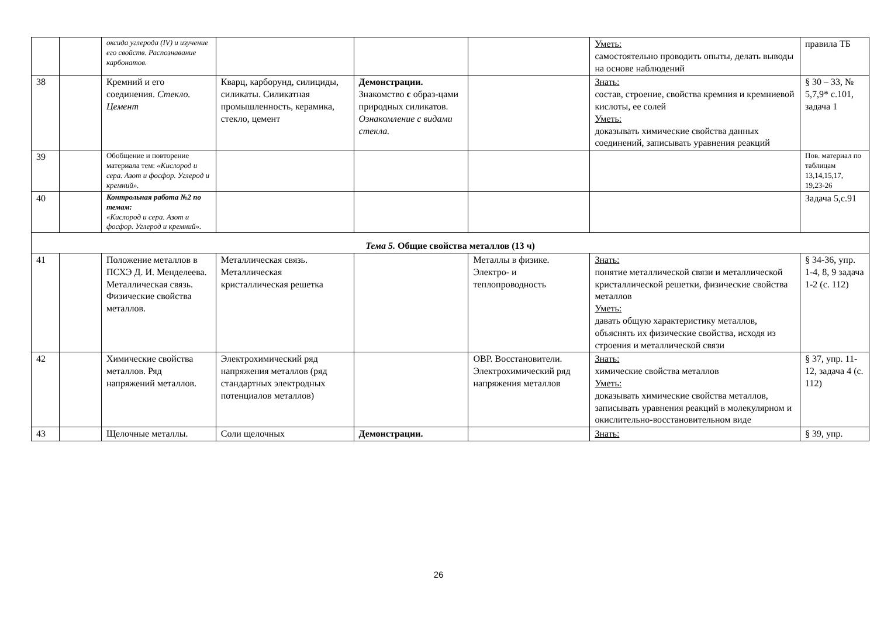| | | оксида углерода (IV) и изучение его свойств. Распознавание карбонатов. | | | | Уметь: самостоятельно проводить опыты, делать выводы на основе наблюдений | правила ТБ |
| 38 | | Кремний и его соединения. Стекло. Цемент | Кварц, карборунд, силициды, силикаты. Силикатная промышленность, керамика, стекло, цемент | Демонстрации. Знакомство с образ-цами природных силикатов. Ознакомление с видами стекла. | | Знать: состав, строение, свойства кремния и кремниевой кислоты, ее солей Уметь: доказывать химические свойства данных соединений, записывать уравнения реакций | § 30 – 33, № 5,7,9* с.101, задача 1 |
| 39 | | Обобщение и повторение материала тем: «Кислород и сера. Азот и фосфор. Углерод и кремний». | | | | | Пов. материал по таблицам 13,14,15,17, 19,23-26 |
| 40 | | Контрольная работа №2 по темам: «Кислород и сера. Азот и фосфор. Углерод и кремний». | | | | | Задача 5,с.91 |
| Тема 5. Общие свойства металлов (13 ч) | | | | | | | |
| 41 | | Положение металлов в ПСХЭ Д. И. Менделеева. Металлическая связь. Физические свойства металлов. | Металлическая связь. Металлическая кристаллическая решетка | | Металлы в физике. Электро- и теплопроводность | Знать: понятие металлической связи и металлической кристаллической решетки, физические свойства металлов Уметь: давать общую характеристику металлов, объяснять их физические свойства, исходя из строения и металлической связи | § 34-36, упр. 1-4, 8, 9 задача 1-2 (с. 112) |
| 42 | | Химические свойства металлов. Ряд напряжений металлов. | Электрохимический ряд напряжения металлов (ряд стандартных электродных потенциалов металлов) | | ОВР. Восстановители. Электрохимический ряд напряжения металлов | Знать: химические свойства металлов Уметь: доказывать химические свойства металлов, записывать уравнения реакций в молекулярном и окислительно-восстановительном виде | § 37, упр. 11-12, задача 4 (с. 112) |
| 43 | | Щелочные металлы. | Соли щелочных | Демонстрации. | | Знать: | § 39, упр. |
26